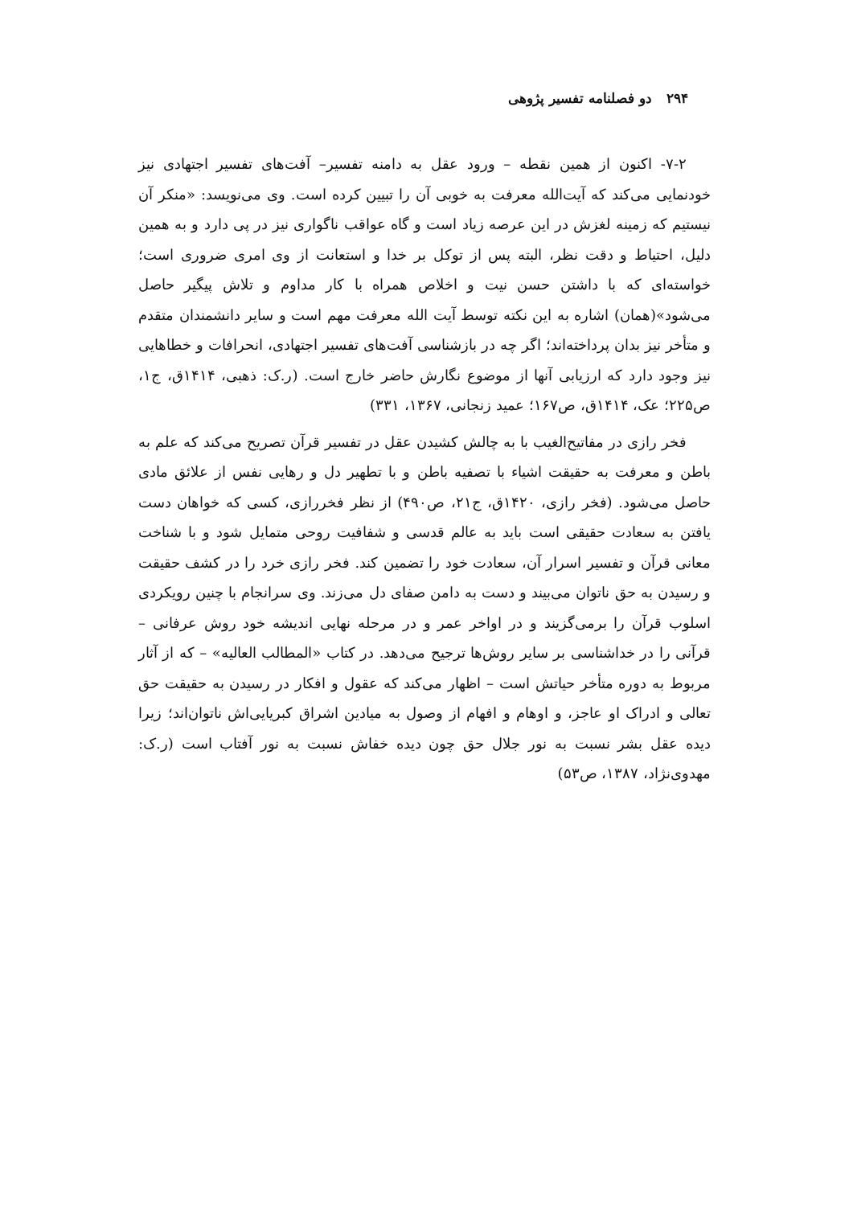۲۹۴ دو فصلنامه تفسیر پژوهی
۷-۲- اکنون از همین نقطه – ورود عقل به دامنه تفسیر– آفت‌های تفسیر اجتهادی نیز خودنمایی می‌کند که آیت‌الله معرفت به خوبی آن را تبیین کرده است. وی می‌نویسد: «منکر آن نیستیم که زمینه لغزش در این عرصه زیاد است و گاه عواقب ناگواری نیز در پی دارد و به همین دلیل، احتیاط و دقت نظر، البته پس از توکل بر خدا و استعانت از وی امری ضروری است؛ خواسته‌ای که با داشتن حسن نیت و اخلاص همراه با کار مداوم و تلاش پیگیر حاصل می‌شود»(همان) اشاره به این نکته توسط آیت الله معرفت مهم است و سایر دانشمندان متقدم و متأخر نیز بدان پرداخته‌اند؛ اگر چه در بازشناسی آفت‌های تفسیر اجتهادی، انحرافات و خطاهایی نیز وجود دارد که ارزیابی آنها از موضوع نگارش حاضر خارج است. (ر.ک: ذهبی، ۱۴۱۴ق، ج۱، ص۲۲۵؛ عک، ۱۴۱۴ق، ص۱۶۷؛ عمید زنجانی، ۱۳۶۷، ۳۳۱)
فخر رازی در مفاتیح‌الغیب با به چالش کشیدن عقل در تفسیر قرآن تصریح می‌کند که علم به باطن و معرفت به حقیقت اشیاء با تصفیه باطن و با تطهیر دل و رهایی نفس از علائق مادی حاصل می‌شود. (فخر رازی، ۱۴۲۰ق، ج۲۱، ص۴۹۰) از نظر فخررازی، کسی که خواهان دست یافتن به سعادت حقیقی است باید به عالم قدسی و شفافیت روحی متمایل شود و با شناخت معانی قرآن و تفسیر اسرار آن، سعادت خود را تضمین کند. فخر رازی خرد را در کشف حقیقت و رسیدن به حق ناتوان می‌بیند و دست به دامن صفای دل می‌زند. وی سرانجام با چنین رویکردی اسلوب قرآن را برمی‌گزیند و در اواخر عمر و در مرحله نهایی اندیشه خود روش عرفانی – قرآنی را در خداشناسی بر سایر روش‌ها ترجیح می‌دهد. در کتاب «المطالب العالیه» – که از آثار مربوط به دوره متأخر حیاتش است – اظهار می‌کند که عقول و افکار در رسیدن به حقیقت حق تعالی و ادراک او عاجز، و اوهام و افهام از وصول به میادین اشراق کبریایی‌اش ناتوان‌اند؛ زیرا دیده عقل بشر نسبت به نور جلال حق چون دیده خفاش نسبت به نور آفتاب است (ر.ک: مهدوی‌نژاد، ۱۳۸۷، ص۵۳)